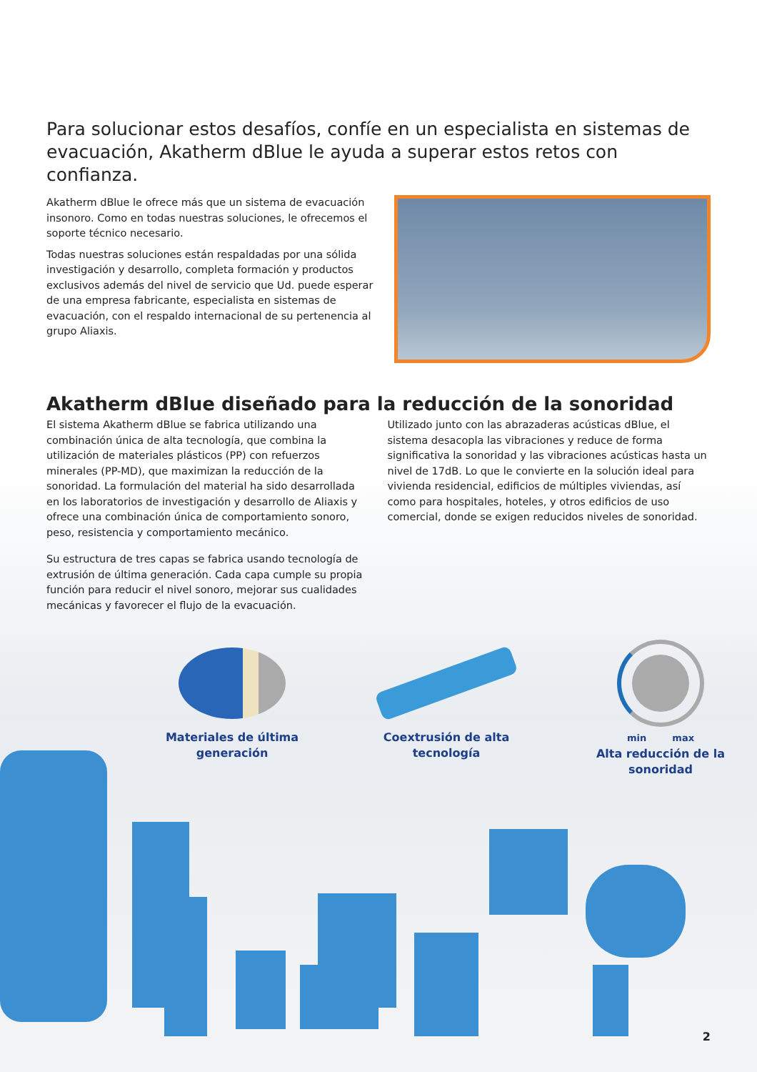Para solucionar estos desafíos, confíe en un especialista en sistemas de evacuación, Akatherm dBlue le ayuda a superar estos retos con confianza.
Akatherm dBlue le ofrece más que un sistema de evacuación insonoro. Como en todas nuestras soluciones, le ofrecemos el soporte técnico necesario.
Todas nuestras soluciones están respaldadas por una sólida investigación y desarrollo, completa formación y productos exclusivos además del nivel de servicio que Ud. puede esperar de una empresa fabricante, especialista en sistemas de evacuación, con el respaldo internacional de su pertenencia al grupo Aliaxis.
Akatherm dBlue diseñado para la reducción de la sonoridad
El sistema Akatherm dBlue se fabrica utilizando una combinación única de alta tecnología, que combina la utilización de materiales plásticos (PP) con refuerzos minerales (PP-MD), que maximizan la reducción de la sonoridad. La formulación del material ha sido desarrollada en los laboratorios de investigación y desarrollo de Aliaxis y ofrece una combinación única de comportamiento sonoro, peso, resistencia y comportamiento mecánico.
Su estructura de tres capas se fabrica usando tecnología de extrusión de última generación. Cada capa cumple su propia función para reducir el nivel sonoro, mejorar sus cualidades mecánicas y favorecer el flujo de la evacuación.
Utilizado junto con las abrazaderas acústicas dBlue, el sistema desacopla las vibraciones y reduce de forma significativa la sonoridad y las vibraciones acústicas hasta un nivel de 17dB. Lo que le convierte en la solución ideal para vivienda residencial, edificios de múltiples viviendas, así como para hospitales, hoteles, y otros edificios de uso comercial, donde se exigen reducidos niveles de sonoridad.
Materiales de última generación
Coextrusión de alta tecnología
min max
Alta reducción de la sonoridad
2